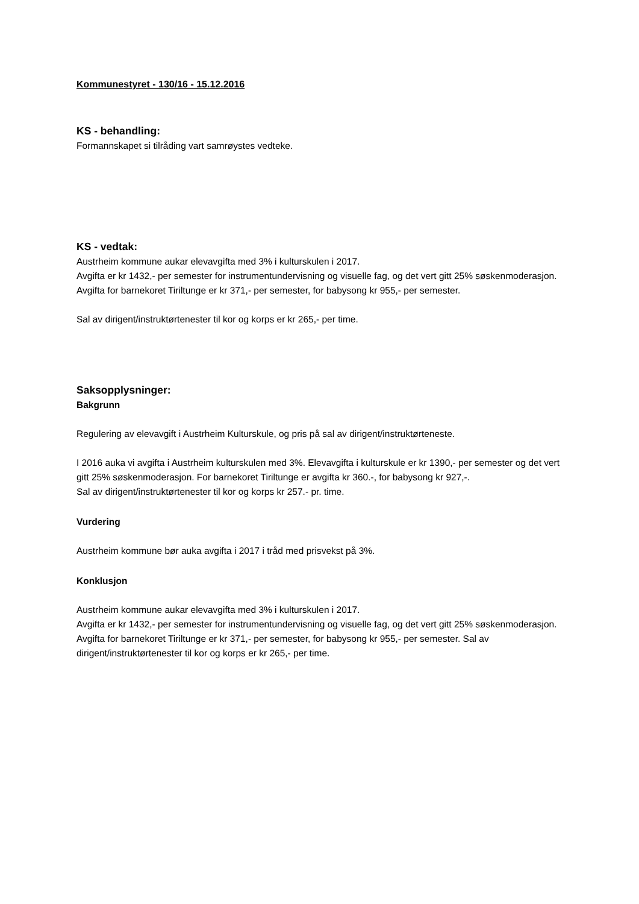Kommunestyret - 130/16 - 15.12.2016
KS - behandling:
Formannskapet si tilråding vart samrøystes vedteke.
KS - vedtak:
Austrheim kommune aukar elevavgifta med 3% i kulturskulen i 2017.
Avgifta er kr 1432,- per semester for instrumentundervisning og visuelle fag, og det vert gitt 25% søskenmoderasjon. Avgifta for barnekoret Tiriltunge er kr 371,- per semester, for babysong kr 955,- per semester.
Sal av dirigent/instruktørtenester til kor og korps er kr 265,- per time.
Saksopplysninger:
Bakgrunn
Regulering av elevavgift i Austrheim Kulturskule, og pris på sal av dirigent/instruktørteneste.
I 2016 auka vi avgifta i Austrheim kulturskulen med 3%. Elevavgifta i kulturskule er kr 1390,- per semester og det vert gitt 25% søskenmoderasjon. For barnekoret Tiriltunge er avgifta kr 360.-, for babysong kr 927,-.
Sal av dirigent/instruktørtenester til kor og korps kr 257.- pr. time.
Vurdering
Austrheim kommune bør auka avgifta i 2017 i tråd med prisvekst på 3%.
Konklusjon
Austrheim kommune aukar elevavgifta med 3% i kulturskulen i 2017.
Avgifta er kr 1432,- per semester for instrumentundervisning og visuelle fag, og det vert gitt 25% søskenmoderasjon.
Avgifta for barnekoret Tiriltunge er kr 371,- per semester, for babysong kr 955,- per semester. Sal av dirigent/instruktørtenester til kor og korps er kr 265,- per time.